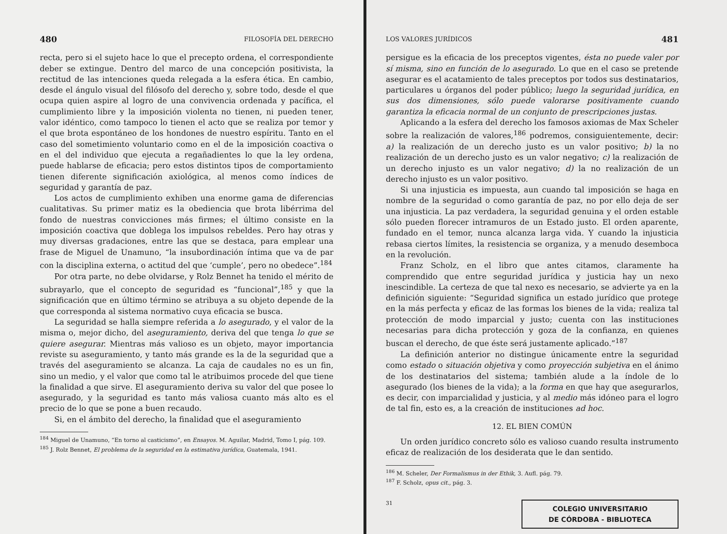480 FILOSOFÍA DEL DERECHO
recta, pero si el sujeto hace lo que el precepto ordena, el correspondiente deber se extingue. Dentro del marco de una concepción positivista, la rectitud de las intenciones queda relegada a la esfera ética. En cambio, desde el ángulo visual del filósofo del derecho y, sobre todo, desde el que ocupa quien aspire al logro de una convivencia ordenada y pacífica, el cumplimiento libre y la imposición violenta no tienen, ni pueden tener, valor idéntico, como tampoco lo tienen el acto que se realiza por temor y el que brota espontáneo de los hondones de nuestro espíritu. Tanto en el caso del sometimiento voluntario como en el de la imposición coactiva o en el del individuo que ejecuta a regañadientes lo que la ley ordena, puede hablarse de eficacia; pero estos distintos tipos de comportamiento tienen diferente significación axiológica, al menos como índices de seguridad y garantía de paz.
Los actos de cumplimiento exhiben una enorme gama de diferencias cualitativas. Su primer matiz es la obediencia que brota libérrima del fondo de nuestras convicciones más firmes; el último consiste en la imposición coactiva que doblega los impulsos rebeldes. Pero hay otras y muy diversas gradaciones, entre las que se destaca, para emplear una frase de Miguel de Unamuno, “la insubordinación íntima que va de par con la disciplina externa, o actitud del que ‘cumple’, pero no obedece”.<sup>184</sup>
Por otra parte, no debe olvidarse, y Rolz Bennet ha tenido el mérito de subrayarlo, que el concepto de seguridad es “funcional”,<sup>185</sup> y que la significación que en último término se atribuya a su objeto depende de la que corresponda al sistema normativo cuya eficacia se busca.
La seguridad se halla siempre referida a lo asegurado, y el valor de la misma o, mejor dicho, del aseguramiento, deriva del que tenga lo que se quiere asegurar. Mientras más valioso es un objeto, mayor importancia reviste su aseguramiento, y tanto más grande es la de la seguridad que a través del aseguramiento se alcanza. La caja de caudales no es un fin, sino un medio, y el valor que como tal le atribuimos procede del que tiene la finalidad a que sirve. El aseguramiento deriva su valor del que posee lo asegurado, y la seguridad es tanto más valiosa cuanto más alto es el precio de lo que se pone a buen recaudo.
Si, en el ámbito del derecho, la finalidad que el aseguramiento
<sup>184</sup> Miguel de Unamuno, “En torno al casticismo”, en Ensayos. M. Aguilar, Madrid, Tomo I, pág. 109.
<sup>185</sup> J. Rolz Bennet, El problema de la seguridad en la estimativa jurídica, Guatemala, 1941.
LOS VALORES JURÍDICOS 481
persigue es la eficacia de los preceptos vigentes, ésta no puede valer por sí misma, sino en función de lo asegurado. Lo que en el caso se pretende asegurar es el acatamiento de tales preceptos por todos sus destinatarios, particulares u órganos del poder público; luego la seguridad jurídica, en sus dos dimensiones, sólo puede valorarse positivamente cuando garantiza la eficacia normal de un conjunto de prescripciones justas.
Aplicando a la esfera del derecho los famosos axiomas de Max Scheler sobre la realización de valores,<sup>186</sup> podremos, consiguientemente, decir: a) la realización de un derecho justo es un valor positivo; b) la no realización de un derecho justo es un valor negativo; c) la realización de un derecho injusto es un valor negativo; d) la no realización de un derecho injusto es un valor positivo.
Si una injusticia es impuesta, aun cuando tal imposición se haga en nombre de la seguridad o como garantía de paz, no por ello deja de ser una injusticia. La paz verdadera, la seguridad genuina y el orden estable sólo pueden florecer intramuros de un Estado justo. El orden aparente, fundado en el temor, nunca alcanza larga vida. Y cuando la injusticia rebasa ciertos límites, la resistencia se organiza, y a menudo desemboca en la revolución.
Franz Scholz, en el libro que antes citamos, claramente ha comprendido que entre seguridad jurídica y justicia hay un nexo inescindible. La certeza de que tal nexo es necesario, se advierte ya en la definición siguiente: “Seguridad significa un estado jurídico que protege en la más perfecta y eficaz de las formas los bienes de la vida; realiza tal protección de modo imparcial y justo; cuenta con las instituciones necesarias para dicha protección y goza de la confianza, en quienes buscan el derecho, de que éste será justamente aplicado.”<sup>187</sup>
La definición anterior no distingue únicamente entre la seguridad como estado o situación objetiva y como proyección subjetiva en el ánimo de los destinatarios del sistema; también alude a la índole de lo asegurado (los bienes de la vida); a la forma en que hay que asegurarlos, es decir, con imparcialidad y justicia, y al medio más idóneo para el logro de tal fin, esto es, a la creación de instituciones ad hoc.
12. EL BIEN COMÚN
Un orden jurídico concreto sólo es valioso cuando resulta instrumento eficaz de realización de los desiderata que le dan sentido.
<sup>186</sup> M. Scheler, Der Formalismus in der Ethik, 3. Aufl. pág. 79.
<sup>187</sup> F. Scholz, opus cit., pág. 3.
31
COLEGIO UNIVERSITARIO
DE CÓRDOBA - BIBLIOTECA